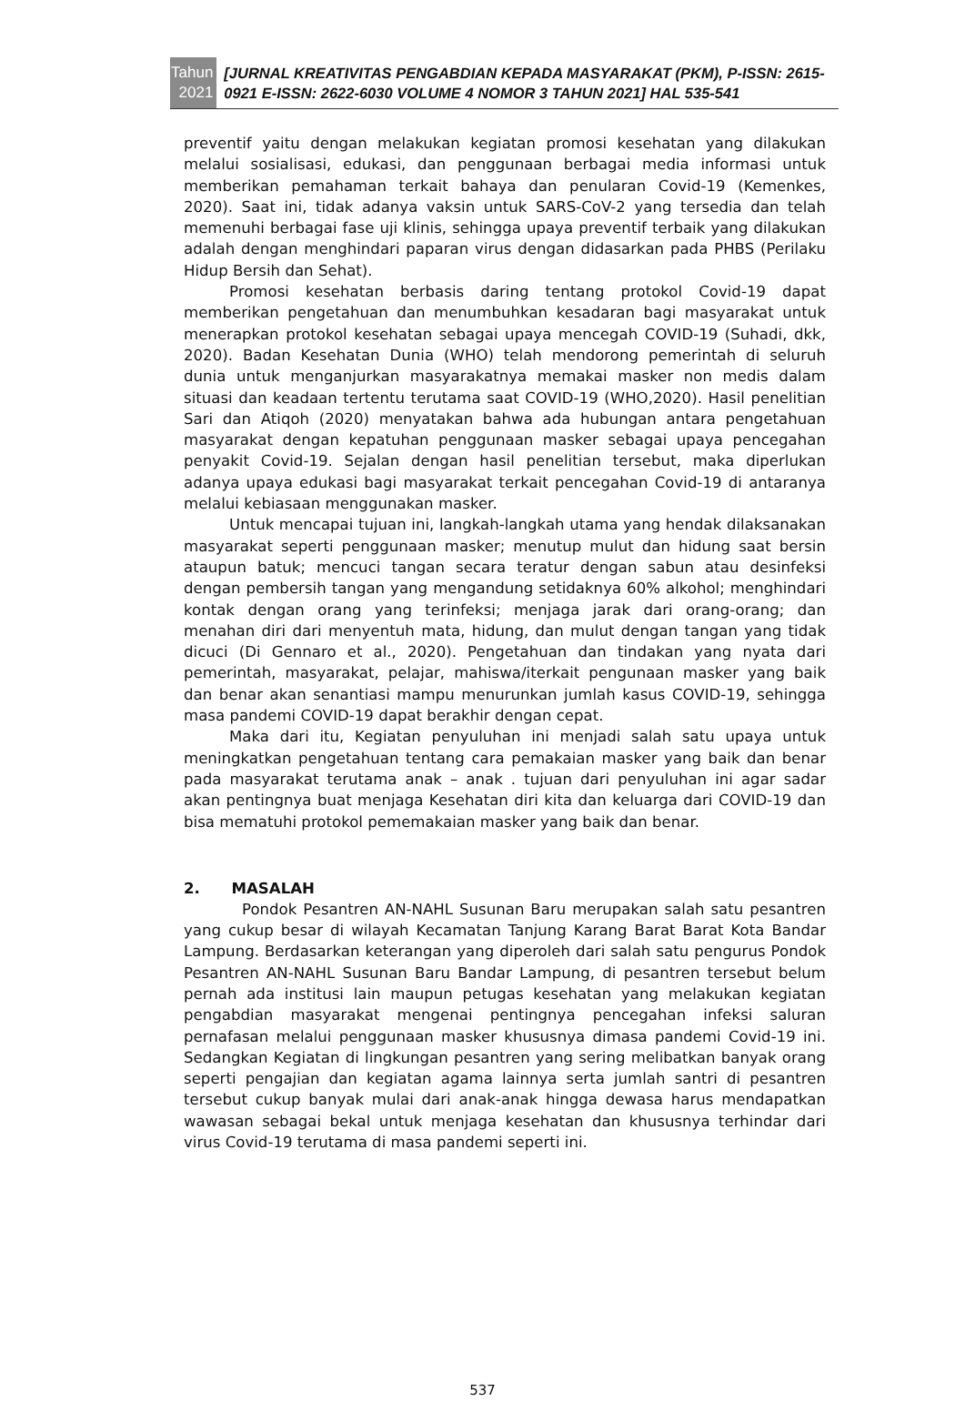Tahun
2021
[JURNAL KREATIVITAS PENGABDIAN KEPADA MASYARAKAT (PKM), P-ISSN: 2615-0921 E-ISSN: 2622-6030 VOLUME 4 NOMOR 3 TAHUN 2021] HAL 535-541
preventif yaitu dengan melakukan kegiatan promosi kesehatan yang dilakukan melalui sosialisasi, edukasi, dan penggunaan berbagai media informasi untuk memberikan pemahaman terkait bahaya dan penularan Covid-19 (Kemenkes, 2020). Saat ini, tidak adanya vaksin untuk SARS-CoV-2 yang tersedia dan telah memenuhi berbagai fase uji klinis, sehingga upaya preventif terbaik yang dilakukan adalah dengan menghindari paparan virus dengan didasarkan pada PHBS (Perilaku Hidup Bersih dan Sehat).
Promosi kesehatan berbasis daring tentang protokol Covid-19 dapat memberikan pengetahuan dan menumbuhkan kesadaran bagi masyarakat untuk menerapkan protokol kesehatan sebagai upaya mencegah COVID-19 (Suhadi, dkk, 2020). Badan Kesehatan Dunia (WHO) telah mendorong pemerintah di seluruh dunia untuk menganjurkan masyarakatnya memakai masker non medis dalam situasi dan keadaan tertentu terutama saat COVID-19 (WHO,2020). Hasil penelitian Sari dan Atiqoh (2020) menyatakan bahwa ada hubungan antara pengetahuan masyarakat dengan kepatuhan penggunaan masker sebagai upaya pencegahan penyakit Covid-19. Sejalan dengan hasil penelitian tersebut, maka diperlukan adanya upaya edukasi bagi masyarakat terkait pencegahan Covid-19 di antaranya melalui kebiasaan menggunakan masker.
Untuk mencapai tujuan ini, langkah-langkah utama yang hendak dilaksanakan masyarakat seperti penggunaan masker; menutup mulut dan hidung saat bersin ataupun batuk; mencuci tangan secara teratur dengan sabun atau desinfeksi dengan pembersih tangan yang mengandung setidaknya 60% alkohol; menghindari kontak dengan orang yang terinfeksi; menjaga jarak dari orang-orang; dan menahan diri dari menyentuh mata, hidung, dan mulut dengan tangan yang tidak dicuci (Di Gennaro et al., 2020). Pengetahuan dan tindakan yang nyata dari pemerintah, masyarakat, pelajar, mahiswa/iterkait pengunaan masker yang baik dan benar akan senantiasi mampu menurunkan jumlah kasus COVID-19, sehingga masa pandemi COVID-19 dapat berakhir dengan cepat.
Maka dari itu, Kegiatan penyuluhan ini menjadi salah satu upaya untuk meningkatkan pengetahuan tentang cara pemakaian masker yang baik dan benar pada masyarakat terutama anak – anak . tujuan dari penyuluhan ini agar sadar akan pentingnya buat menjaga Kesehatan diri kita dan keluarga dari COVID-19 dan bisa mematuhi protokol pememakaian masker yang baik dan benar.
2. MASALAH
Pondok Pesantren AN-NAHL Susunan Baru merupakan salah satu pesantren yang cukup besar di wilayah Kecamatan Tanjung Karang Barat Barat Kota Bandar Lampung. Berdasarkan keterangan yang diperoleh dari salah satu pengurus Pondok Pesantren AN-NAHL Susunan Baru Bandar Lampung, di pesantren tersebut belum pernah ada institusi lain maupun petugas kesehatan yang melakukan kegiatan pengabdian masyarakat mengenai pentingnya pencegahan infeksi saluran pernafasan melalui penggunaan masker khususnya dimasa pandemi Covid-19 ini. Sedangkan Kegiatan di lingkungan pesantren yang sering melibatkan banyak orang seperti pengajian dan kegiatan agama lainnya serta jumlah santri di pesantren tersebut cukup banyak mulai dari anak-anak hingga dewasa harus mendapatkan wawasan sebagai bekal untuk menjaga kesehatan dan khususnya terhindar dari virus Covid-19 terutama di masa pandemi seperti ini.
537